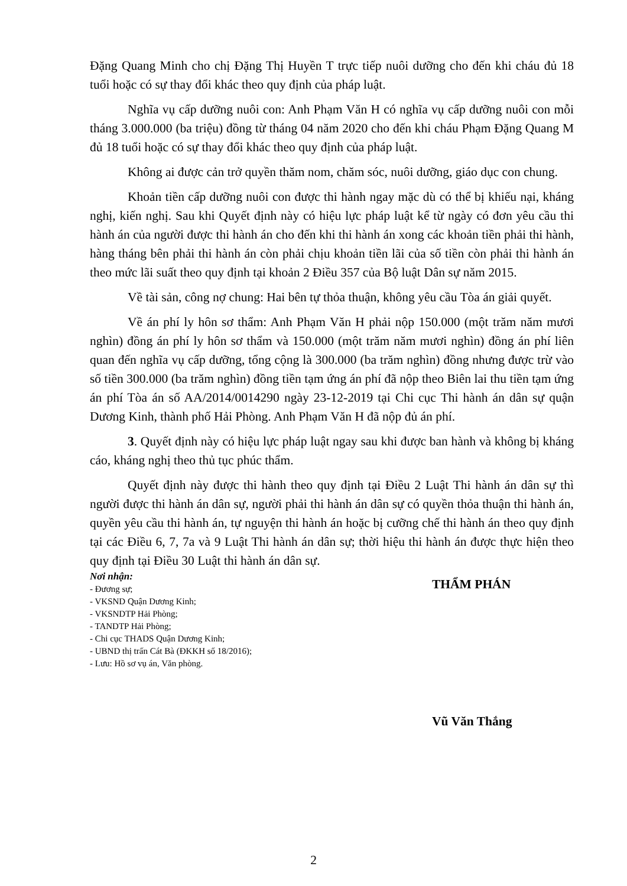Đặng Quang Minh cho chị Đặng Thị Huyền T trực tiếp nuôi dưỡng cho đến khi cháu đủ 18 tuổi hoặc có sự thay đổi khác theo quy định của pháp luật.
Nghĩa vụ cấp dưỡng nuôi con: Anh Phạm Văn H có nghĩa vụ cấp dưỡng nuôi con mỗi tháng 3.000.000 (ba triệu) đồng từ tháng 04 năm 2020 cho đến khi cháu Phạm Đặng Quang M đủ 18 tuổi hoặc có sự thay đổi khác theo quy định của pháp luật.
Không ai được cản trở quyền thăm nom, chăm sóc, nuôi dưỡng, giáo dục con chung.
Khoản tiền cấp dưỡng nuôi con được thi hành ngay mặc dù có thể bị khiếu nại, kháng nghị, kiến nghị. Sau khi Quyết định này có hiệu lực pháp luật kể từ ngày có đơn yêu cầu thi hành án của người được thi hành án cho đến khi thi hành án xong các khoản tiền phải thi hành, hàng tháng bên phải thi hành án còn phải chịu khoản tiền lãi của số tiền còn phải thi hành án theo mức lãi suất theo quy định tại khoản 2 Điều 357 của Bộ luật Dân sự năm 2015.
Về tài sản, công nợ chung: Hai bên tự thỏa thuận, không yêu cầu Tòa án giải quyết.
Về án phí ly hôn sơ thẩm: Anh Phạm Văn H phải nộp 150.000 (một trăm năm mươi nghìn) đồng án phí ly hôn sơ thẩm và 150.000 (một trăm năm mươi nghìn) đồng án phí liên quan đến nghĩa vụ cấp dưỡng, tổng cộng là 300.000 (ba trăm nghìn) đồng nhưng được trừ vào số tiền 300.000 (ba trăm nghìn) đồng tiền tạm ứng án phí đã nộp theo Biên lai thu tiền tạm ứng án phí Tòa án số AA/2014/0014290 ngày 23-12-2019 tại Chi cục Thi hành án dân sự quận Dương Kinh, thành phố Hải Phòng. Anh Phạm Văn H đã nộp đủ án phí.
3. Quyết định này có hiệu lực pháp luật ngay sau khi được ban hành và không bị kháng cáo, kháng nghị theo thủ tục phúc thẩm.
Quyết định này được thi hành theo quy định tại Điều 2 Luật Thi hành án dân sự thì người được thi hành án dân sự, người phải thi hành án dân sự có quyền thỏa thuận thi hành án, quyền yêu cầu thi hành án, tự nguyện thi hành án hoặc bị cưỡng chế thi hành án theo quy định tại các Điều 6, 7, 7a và 9 Luật Thi hành án dân sự; thời hiệu thi hành án được thực hiện theo quy định tại Điều 30 Luật thi hành án dân sự.
Nơi nhận:
- Đương sự;
- VKSND Quận Dương Kinh;
- VKSNDTP Hải Phòng;
- TANDTP Hải Phòng;
- Chi cục THADS Quận Dương Kinh;
- UBND thị trấn Cát Bà (ĐKKH số 18/2016);
- Lưu: Hồ sơ vụ án, Văn phòng.
THẨM PHÁN
Vũ Văn Thắng
2